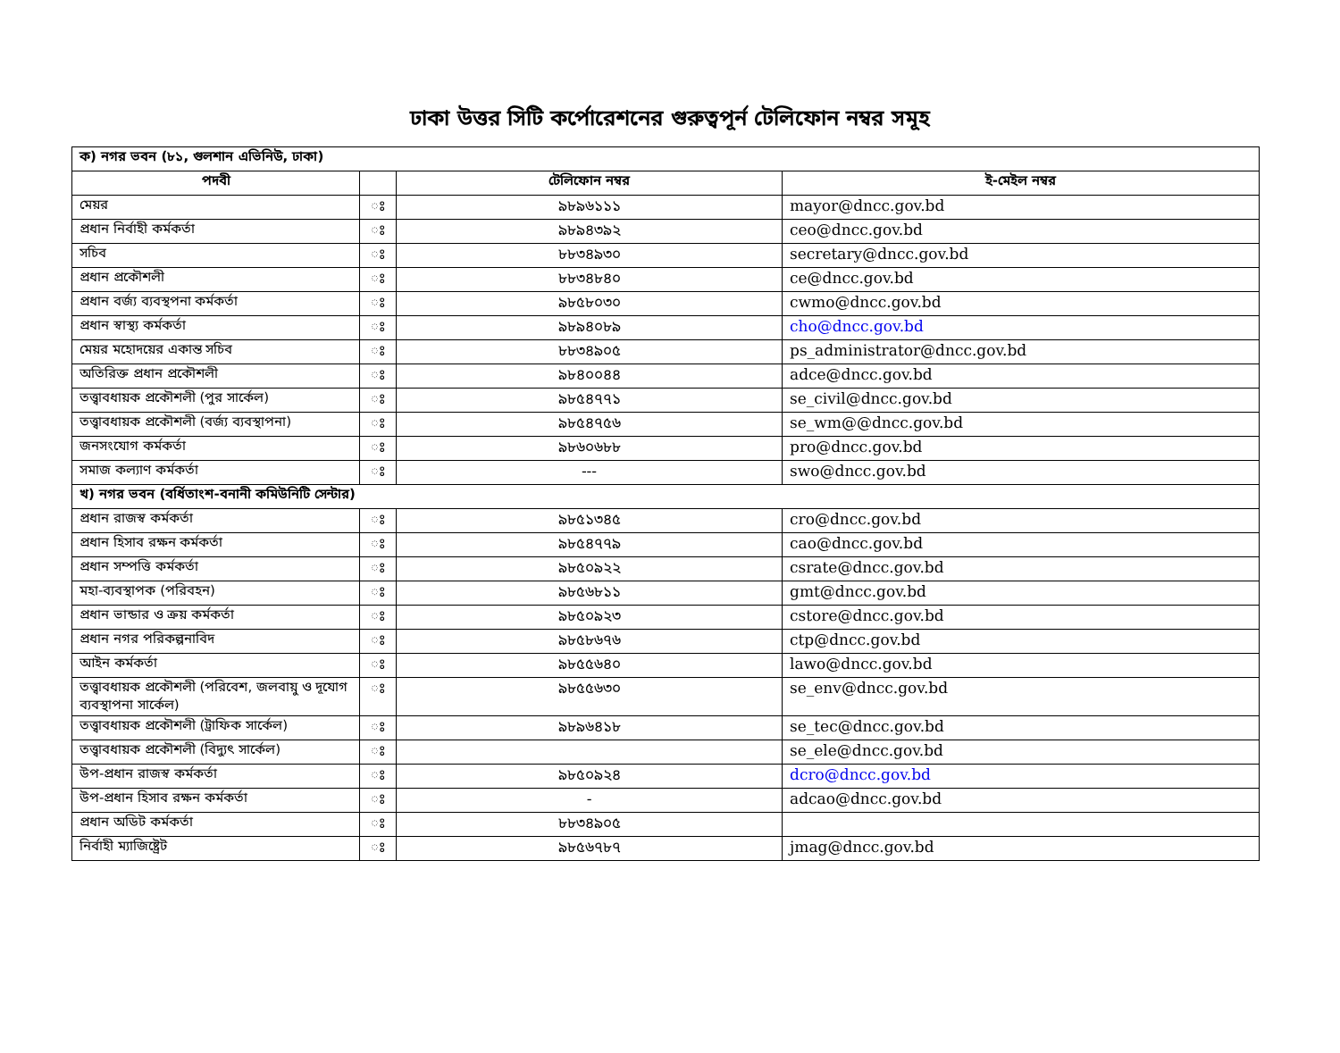ঢাকা উত্তর সিটি কর্পোরেশনের গুরুত্বপূর্ন টেলিফোন নম্বর সমূহ
| ক) নগর ভবন (৮১, গুলশান এভিনিউ, ঢাকা) | | | |
| পদবী | | টেলিফোন নম্বর | ই-মেইল নম্বর |
| মেয়র | ঃ | ৯৮৯৬১১১ | mayor@dncc.gov.bd |
| প্রধান নির্বাহী কর্মকর্তা | ঃ | ৯৮৯৪৩৯২ | ceo@dncc.gov.bd |
| সচিব | ঃ | ৮৮৩৪৯৩০ | secretary@dncc.gov.bd |
| প্রধান প্রকৌশলী | ঃ | ৮৮৩৪৮৪০ | ce@dncc.gov.bd |
| প্রধান বর্জ্য ব্যবস্থপনা কর্মকর্তা | ঃ | ৯৮৫৮০৩০ | cwmo@dncc.gov.bd |
| প্রধান স্বাস্থ্য কর্মকর্তা | ঃ | ৯৮৯৪০৮৯ | cho@dncc.gov.bd |
| মেয়র মহোদয়ের একান্ত সচিব | ঃ | ৮৮৩৪৯০৫ | ps_administrator@dncc.gov.bd |
| অতিরিক্ত প্রধান প্রকৌশলী | ঃ | ৯৮৪০০৪৪ | adce@dncc.gov.bd |
| তত্ত্বাবধায়ক প্রকৌশলী (পুর সার্কেল) | ঃ | ৯৮৫৪৭৭১ | se_civil@dncc.gov.bd |
| তত্ত্বাবধায়ক প্রকৌশলী (বর্জ্য ব্যবস্থাপনা) | ঃ | ৯৮৫৪৭৫৬ | se_wm@@dncc.gov.bd |
| জনসংযোগ কর্মকর্তা | ঃ | ৯৮৬০৬৮৮ | pro@dncc.gov.bd |
| সমাজ কল্যাণ কর্মকর্তা | ঃ | --- | swo@dncc.gov.bd |
| খ) নগর ভবন (বর্ধিতাংশ-বনানী কমিউনিটি সেন্টার) | | | |
| প্রধান রাজস্ব কর্মকর্তা | ঃ | ৯৮৫১৩৪৫ | cro@dncc.gov.bd |
| প্রধান হিসাব রক্ষন কর্মকর্তা | ঃ | ৯৮৫৪৭৭৯ | cao@dncc.gov.bd |
| প্রধান সম্পত্তি কর্মকর্তা | ঃ | ৯৮৫০৯২২ | csrate@dncc.gov.bd |
| মহা-ব্যবস্থাপক (পরিবহন) | ঃ | ৯৮৫৬৮১১ | gmt@dncc.gov.bd |
| প্রধান ভান্ডার ও ক্রয় কর্মকর্তা | ঃ | ৯৮৫০৯২৩ | cstore@dncc.gov.bd |
| প্রধান নগর পরিকল্পনাবিদ | ঃ | ৯৮৫৮৬৭৬ | ctp@dncc.gov.bd |
| আইন কর্মকর্তা | ঃ | ৯৮৫৫৬৪০ | lawo@dncc.gov.bd |
| তত্ত্বাবধায়ক প্রকৌশলী (পরিবেশ, জলবায়ু ও দূযোগ ব্যবস্থাপনা সার্কেল) | ঃ | ৯৮৫৫৬৩০ | se_env@dncc.gov.bd |
| তত্ত্বাবধায়ক প্রকৌশলী (ট্রাফিক সার্কেল) | ঃ | ৯৮৯৬৪১৮ | se_tec@dncc.gov.bd |
| তত্ত্বাবধায়ক প্রকৌশলী (বিদ্যুৎ সার্কেল) | ঃ | | se_ele@dncc.gov.bd |
| উপ-প্রধান রাজস্ব কর্মকর্তা | ঃ | ৯৮৫০৯২৪ | dcro@dncc.gov.bd |
| উপ-প্রধান হিসাব রক্ষন কর্মকর্তা | ঃ | - | adcao@dncc.gov.bd |
| প্রধান অডিট কর্মকর্তা | ঃ | ৮৮৩৪৯০৫ | |
| নির্বাহী ম্যাজিষ্ট্রেট | ঃ | ৯৮৫৬৭৮৭ | jmag@dncc.gov.bd |